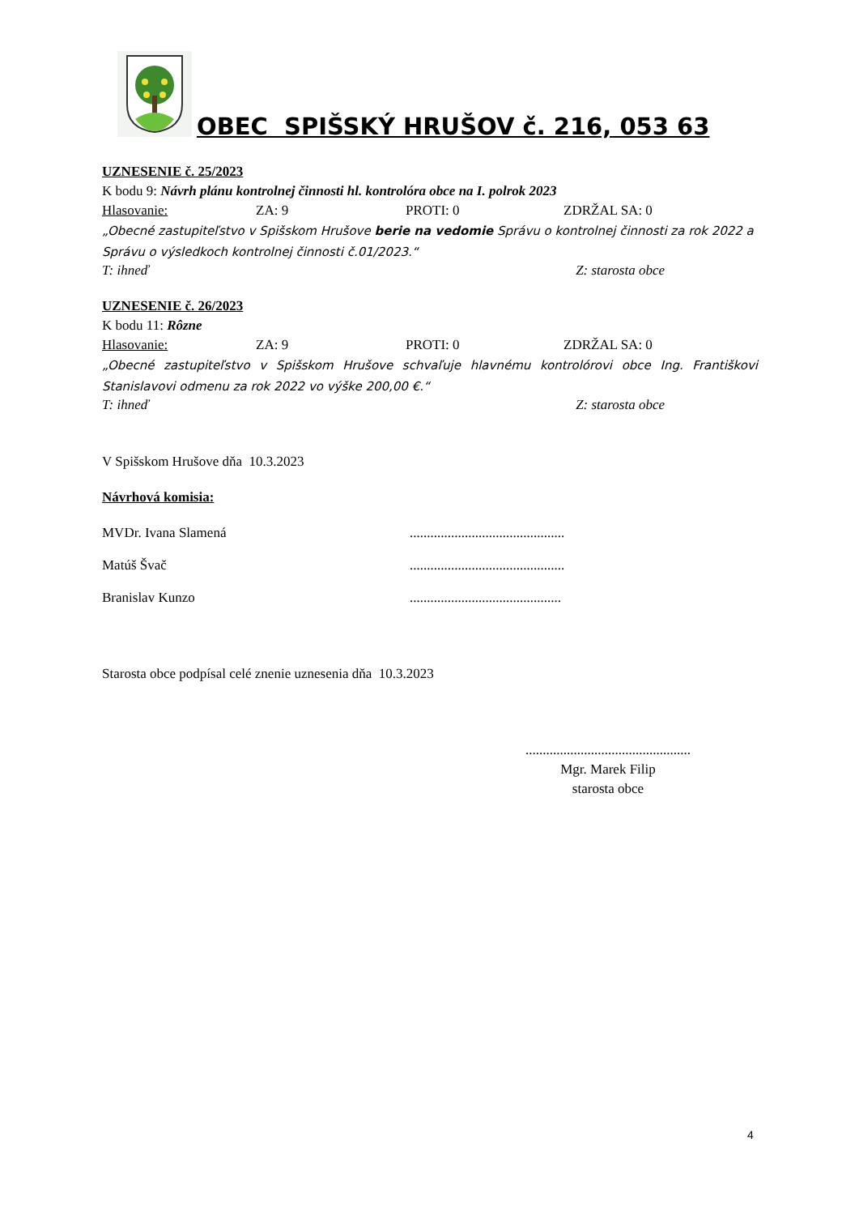OBEC SPIŠSKÝ HRUŠOV č. 216, 053 63
UZNESENIE č. 25/2023
K bodu 9: Návrh plánu kontrolnej činnosti hl. kontrolóra obce na I. polrok 2023
Hlasovanie: ZA: 9 PROTI: 0 ZDRŽAL SA: 0
„Obecné zastupiteľstvo v Spišskom Hrušove berie na vedomie Správu o kontrolnej činnosti za rok 2022 a Správu o výsledkoch kontrolnej činnosti č.01/2023.“
T: ihneď Z: starosta obce
UZNESENIE č. 26/2023
K bodu 11: Rôzne
Hlasovanie: ZA: 9 PROTI: 0 ZDRŽAL SA: 0
„Obecné zastupiteľstvo v Spišskom Hrušove schvaľuje hlavnému kontrolórovi obce Ing. Františkovi Stanislavovi odmenu za rok 2022 vo výške 200,00 €.“
T: ihneď Z: starosta obce
V Spišskom Hrušove dňa 10.3.2023
Návrhová komisia:
MVDr. Ivana Slamená.............................................
Matúš Švač.............................................
Branislav Kunzo............................................
Starosta obce podpísal celé znenie uznesenia dňa 10.3.2023
................................................
Mgr. Marek Filip
starosta obce
4